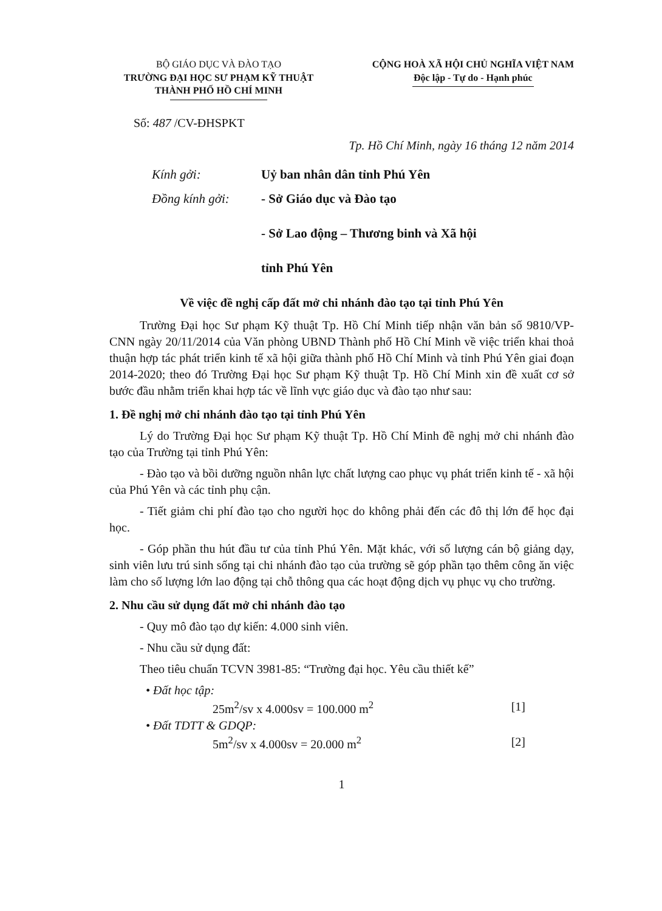BỘ GIÁO DỤC VÀ ĐÀO TẠO
TRƯỜNG ĐẠI HỌC SƯ PHẠM KỸ THUẬT
THÀNH PHỐ HỒ CHÍ MINH
CỘNG HOÀ XÃ HỘI CHỦ NGHĨA VIỆT NAM
Độc lập - Tự do - Hạnh phúc
Số: 487 /CV-ĐHSPKT
Tp. Hồ Chí Minh, ngày 16 tháng 12 năm 2014
Kính gởi: Uỷ ban nhân dân tỉnh Phú Yên Đồng kính gởi: - Sở Giáo dục và Đào tạo
- Sở Lao động – Thương binh và Xã hội
tỉnh Phú Yên
Về việc đề nghị cấp đất mở chi nhánh đào tạo tại tỉnh Phú Yên
Trường Đại học Sư phạm Kỹ thuật Tp. Hồ Chí Minh tiếp nhận văn bản số 9810/VP-CNN ngày 20/11/2014 của Văn phòng UBND Thành phố Hồ Chí Minh về việc triển khai thoả thuận hợp tác phát triển kinh tế xã hội giữa thành phố Hồ Chí Minh và tỉnh Phú Yên giai đoạn 2014-2020; theo đó Trường Đại học Sư phạm Kỹ thuật Tp. Hồ Chí Minh xin đề xuất cơ sở bước đầu nhằm triển khai hợp tác về lĩnh vực giáo dục và đào tạo như sau:
1. Đề nghị mở chi nhánh đào tạo tại tỉnh Phú Yên
Lý do Trường Đại học Sư phạm Kỹ thuật Tp. Hồ Chí Minh đề nghị mở chi nhánh đào tạo của Trường tại tỉnh Phú Yên:
- Đào tạo và bồi dưỡng nguồn nhân lực chất lượng cao phục vụ phát triển kinh tế - xã hội của Phú Yên và các tỉnh phụ cận.
- Tiết giảm chi phí đào tạo cho người học do không phải đến các đô thị lớn để học đại học.
- Góp phần thu hút đầu tư của tỉnh Phú Yên. Mặt khác, với số lượng cán bộ giảng dạy, sinh viên lưu trú sinh sống tại chi nhánh đào tạo của trường sẽ góp phần tạo thêm công ăn việc làm cho số lượng lớn lao động tại chỗ thông qua các hoạt động dịch vụ phục vụ cho trường.
2. Nhu cầu sử dụng đất mở chi nhánh đào tạo
- Quy mô đào tạo dự kiến: 4.000 sinh viên.
- Nhu cầu sử dụng đất:
Theo tiêu chuẩn TCVN 3981-85: “Trường đại học. Yêu cầu thiết kế”
• Đất học tập:
25m<sup>2</sup>/sv x 4.000sv = 100.000 m<sup>2</sup> [1]
• Đất TDTT & GDQP:
5m<sup>2</sup>/sv x 4.000sv = 20.000 m<sup>2</sup> [2]
1